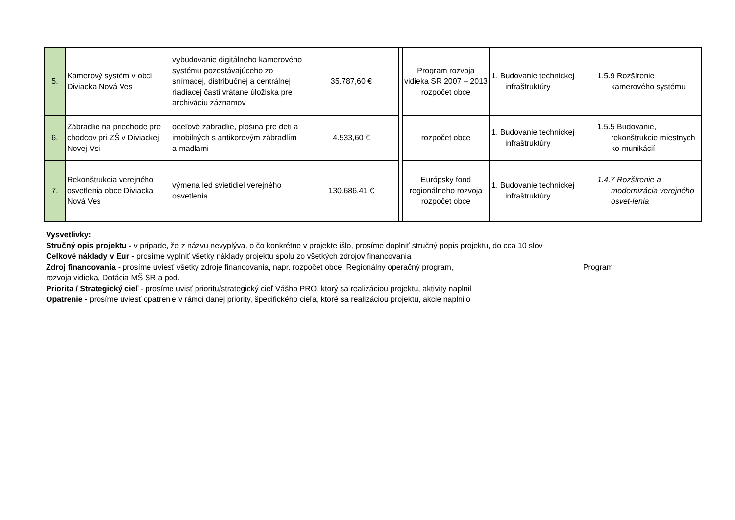| 5. | Kamerový systém v obci Diviacka Nová Ves | vybudovanie digitálneho kamerového systému pozostávajúceho zo snímacej, distribučnej a centrálnej riadiacej časti vrátane úložiska pre archiváciu záznamov | 35.787,60 € | | Program rozvoja vidieka SR 2007 – 2013 rozpočet obce | 1. Budovanie technickej infraštruktúry | 1.5.9 Rozšírenie kamerového systému |
| 6. | Zábradlie na priechode pre chodcov pri ZŠ v Diviackej Novej Vsi | oceľové zábradlie, plošina pre deti a imobilných s antikorovým zábradlím a madlami | 4.533,60 € | | rozpočet obce | 1. Budovanie technickej infraštruktúry | 1.5.5 Budovanie, rekonštrukcie miestnych ko-munikácií |
| 7. | Rekonštrukcia verejného osvetlenia obce Diviacka Nová Ves | výmena led svietidiel verejného osvetlenia | 130.686,41 € | | Európsky fond regionálneho rozvoja rozpočet obce | 1. Budovanie technickej infraštruktúry | 1.4.7 Rozšírenie a modernizácia verejného osvet-lenia |
Vysvetlivky:
Stručný opis projektu - v prípade, že z názvu nevyplýva, o čo konkrétne v projekte išlo, prosíme doplniť stručný popis projektu, do cca 10 slov
Celkové náklady v Eur - prosíme vyplniť všetky náklady projektu spolu zo všetkých zdrojov financovania
Zdroj financovania - prosíme uviesť všetky zdroje financovania, napr. rozpočet obce, Regionálny operačný program, Program
rozvoja vidieka, Dotácia MŠ SR a pod.
Priorita / Strategický cieľ - prosíme uvisť prioritu/strategický cieľ Vášho PRO, ktorý sa realizáciou projektu, aktivity naplnil
Opatrenie - prosíme uviesť opatrenie v rámci danej priority, špecifického cieľa, ktoré sa realizáciou projektu, akcie naplnilo